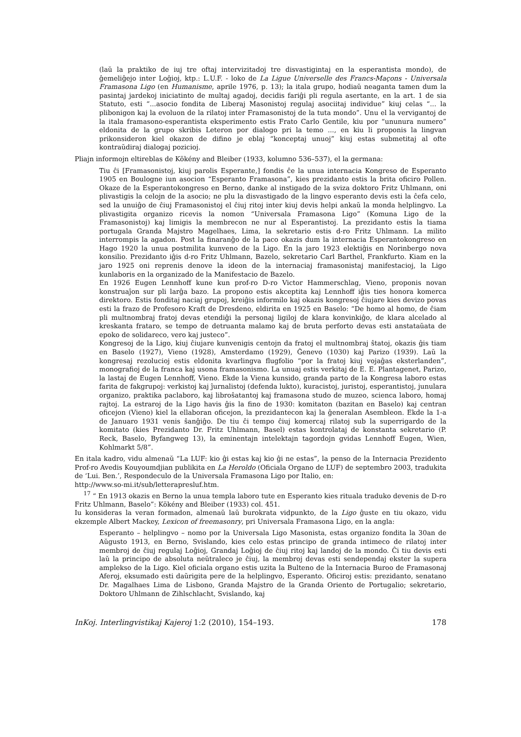(laŭ la praktiko de iuj tre oftaj intervizitadoj tre disvastigintaj en la esperantista mondo), de ĝemeliĝejo inter Loĝioj, ktp.: L.U.F. - loko de La Ligue Universelle des Francs-Maçons - Universala Framasona Ligo (en Humanisme, aprile 1976, p. 13); la itala grupo, hodiaŭ neaganta tamen dum la pasintaj jardekoj iniciatinto de multaj agadoj, decidis fariĝi pli regula asertante, en la art. 1 de sia Statuto, esti “...asocio fondita de Liberaj Masonistoj regulaj asociitaj individue” kiuj celas “... la plibonigon kaj la evoluon de la rilatoj inter Framasonistoj de la tuta mondo”. Unu el la vervigantoj de la itala framasono-esperantista eksperimento estis Frato Carlo Gentile, kiu por “ununura numero” eldonita de la grupo skribis Leteron por dialogo pri la temo ..., en kiu li proponis la lingvan prikonsideron kiel okazon de difino je eblaj “konceptaj unuoj” kiuj estas submetitaj al ofte kontraŭdiraj dialogaj pozicioj.
Pliajn informojn eltireblas de Kökény and Bleiber (1933, kolumno 536–537), el la germana:
Tiu ĉi [Framasonistoj, kiuj parolis Esperante,] fondis ĉe la unua internacia Kongreso de Esperanto 1905 en Boulogne iun asocion “Esperanto Framasona”, kies prezidanto estis la brita oficiro Pollen. Okaze de la Esperantokongreso en Berno, danke al instigado de la sviza doktoro Fritz Uhlmann, oni plivastigis la celojn de la asocio; ne plu la disvastigado de la lingvo esperanto devis esti la ĉefa celo, sed la unuiĝo de ĉiuj Framasonistoj el ĉiuj ritoj inter kiuj devis helpi ankaŭ la monda helplingvo. La plivastigita organizo ricevis la nomon “Universala Framasona Ligo” (Komuna Ligo de la Framasonistoj) kaj limigis la membrecon ne nur al Esperantistoj. La prezidanto estis la tiama portugala Granda Majstro Magelhaes, Lima, la sekretario estis d-ro Fritz Uhlmann. La milito interrompis la agadon. Post la finaranĝo de la paco okazis dum la internacia Esperantokongreso en Hago 1920 la unua postmilita kunveno de la Ligo. En la jaro 1923 elektiĝis en Norinbergo nova konsilio. Prezidanto iĝis d-ro Fritz Uhlmann, Bazelo, sekretario Carl Barthel, Frankfurto. Kiam en la jaro 1925 oni reprenis denove la ideon de la internaciaj framasonistaj manifestacioj, la Ligo kunlaboris en la organizado de la Manifestacio de Bazelo.
En 1926 Eugen Lennhoff kune kun prof-ro D-ro Victor Hammerschlag, Vieno, proponis novan konstruaĵon sur pli larĝa bazo. La propono estis akceptita kaj Lennhoff iĝis ties honora komerca direktoro. Estis fonditaj naciaj grupoj, kreiĝis informilo kaj okazis kongresoj ĉiujare kies devizo povas esti la frazo de Profesoro Kraft de Dresdeno, eldirita en 1925 en Baselo: “De homo al homo, de ĉiam pli multnombraj fratoj devas etendiĝi la personaj ligiloj de klara konvinkiĝo, de klara alcelado al kreskanta frataro, se tempo de detruanta malamo kaj de bruta perforto devas esti anstataŭata de epoko de solidareco, vero kaj justeco”.
Kongresoj de la Ligo, kiuj ĉiujare kunvenigis centojn da fratoj el multnombraj ŝtatoj, okazis ĝis tiam en Baselo (1927), Vieno (1928), Amsterdamo (1929), Ĝenevo (1030) kaj Parizo (1939). Laŭ la kongresaj rezolucioj estis eldonita kvarlingva flugfolio “por la fratoj kiuj vojaĝas eksterlanden”, monografioj de la franca kaj usona framasonismo. La unuaj estis verkitaj de E. E. Plantagenet, Parizo, la lastaj de Eugen Lennhoff, Vieno. Ekde la Viena kunsido, granda parto de la Kongresa laboro estas farita de fakgrupoj: verkistoj kaj ĵurnalistoj (defenda lukto), kuracistoj, juristoj, esperantistoj, junulara organizo, praktika paclaboro, kaj libroŝatantoj kaj framasona studo de muzeo, scienca laboro, homaj rajtoj. La estraroj de la Ligo havis ĝis la fino de 1930: komitaton (bazitan en Baselo) kaj centran oficejon (Vieno) kiel la ellaboran oficejon, la prezidantecon kaj la ĝeneralan Asembleon. Ekde la 1-a de Januaro 1931 venis ŝanĝiĝo. De tiu ĉi tempo ĉiuj komercaj rilatoj sub la superrigardo de la komitato (kies Prezidanto Dr. Fritz Uhlmann, Basel) estas kontrolataj de konstanta sekretario (P. Reck, Baselo, Byfangweg 13), la eminentajn intelektajn tagordojn gvidas Lennhoff Eugen, Wien, Kohlmarkt 5/8”.
En itala kadro, vidu almenaŭ “La LUF: kio ĝi estas kaj kio ĝi ne estas”, la penso de la Internacia Prezidento Prof-ro Avedis Kouyoumdjian publikita en La Heroldo (Oficiala Organo de LUF) de septembro 2003, tradukita de ‘Lui. Ben.’, Respondeculo de la Universala Framasona Ligo por Italio, en:
http://www.so-mi.it/sub/letterapresluf.htm.
<sup>17</sup> “ En 1913 okazis en Berno la unua templa laboro tute en Esperanto kies rituala traduko devenis de D-ro Fritz Uhlmann, Baselo”: Kökény and Bleiber (1933) col. 451.
Iu konsideras la veran formadon, almenaŭ laŭ burokrata vidpunkto, de la Ligo ĝuste en tiu okazo, vidu ekzemple Albert Mackey, Lexicon of freemasonry, pri Universala Framasona Ligo, en la angla:
Esperanto – helplingvo – nomo por la Universala Ligo Masonista, estas organizo fondita la 30an de Aŭgusto 1913, en Berno, Svislando, kies celo estas principo de granda intimeco de rilatoj inter membroj de ĉiuj regulaj Loĝioj, Grandaj Loĝioj de ĉiuj ritoj kaj landoj de la mondo. Ĉi tiu devis esti laŭ la principo de absoluta neŭtraleco je ĉiuj, la membroj devas esti sendependaj ekster la supera amplekso de la Ligo. Kiel oficiala organo estis uzita la Bulteno de la Internacia Buroo de Framasonaj Aferoj, eksumado esti daŭrigita pere de la helplingvo, Esperanto. Oficiroj estis: prezidanto, senatano Dr. Magalhaes Lima de Lisbono, Granda Majstro de la Granda Oriento de Portugalio; sekretario, Doktoro Uhlmann de Zihlschlacht, Svislando, kaj
InKoj. Interlingvistikaj Kajeroj 1:2 (2010), 154–193. 178